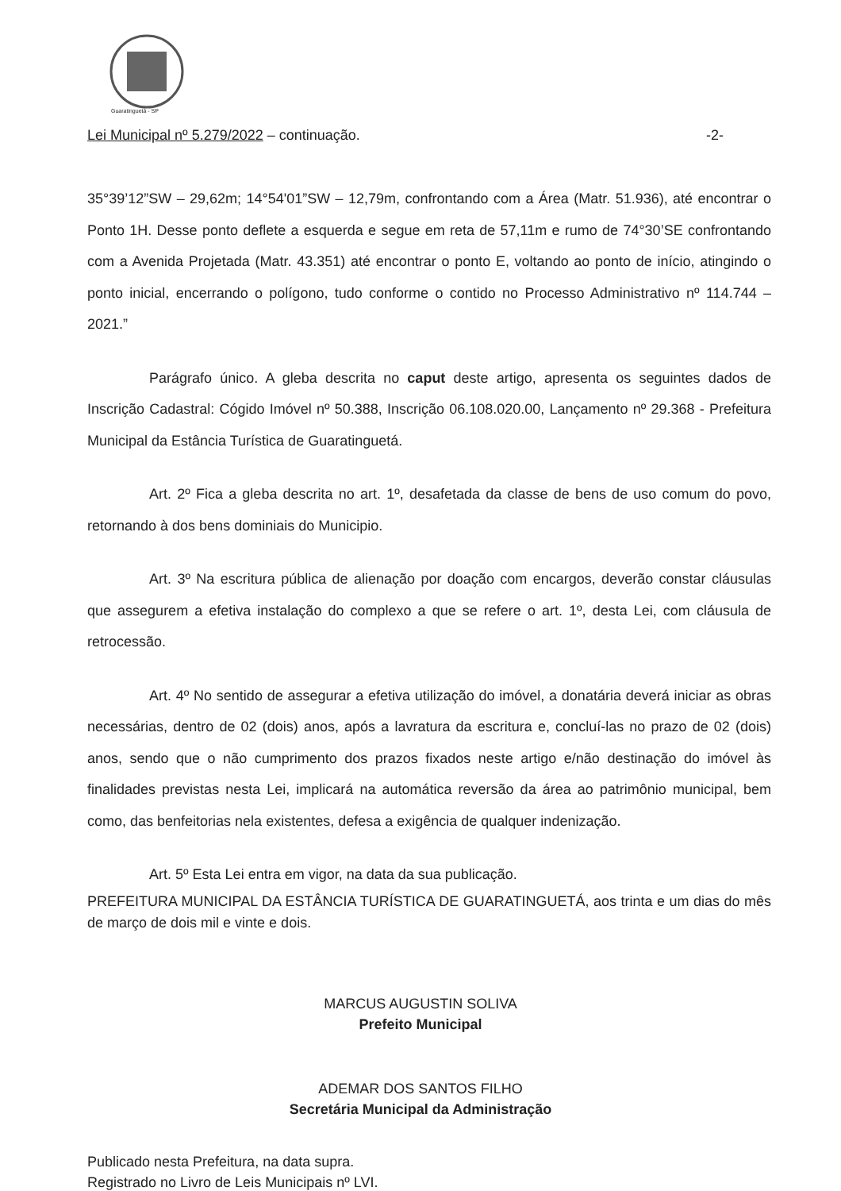Guaratinguetá - SP
Lei Municipal nº 5.279/2022 – continuação. -2-
35°39’12”SW – 29,62m; 14°54'01”SW – 12,79m, confrontando com a Área (Matr. 51.936), até encontrar o Ponto 1H. Desse ponto deflete a esquerda e segue em reta de 57,11m e rumo de 74°30’SE confrontando com a Avenida Projetada (Matr. 43.351) até encontrar o ponto E, voltando ao ponto de início, atingindo o ponto inicial, encerrando o polígono, tudo conforme o contido no Processo Administrativo nº 114.744 – 2021.”
Parágrafo único. A gleba descrita no caput deste artigo, apresenta os seguintes dados de Inscrição Cadastral: Cógido Imóvel nº 50.388, Inscrição 06.108.020.00, Lançamento nº 29.368 - Prefeitura Municipal da Estância Turística de Guaratinguetá.
Art. 2º Fica a gleba descrita no art. 1º, desafetada da classe de bens de uso comum do povo, retornando à dos bens dominiais do Municipio.
Art. 3º Na escritura pública de alienação por doação com encargos, deverão constar cláusulas que assegurem a efetiva instalação do complexo a que se refere o art. 1º, desta Lei, com cláusula de retrocessão.
Art. 4º No sentido de assegurar a efetiva utilização do imóvel, a donatária deverá iniciar as obras necessárias, dentro de 02 (dois) anos, após a lavratura da escritura e, concluí-las no prazo de 02 (dois) anos, sendo que o não cumprimento dos prazos fixados neste artigo e/não destinação do imóvel às finalidades previstas nesta Lei, implicará na automática reversão da área ao patrimônio municipal, bem como, das benfeitorias nela existentes, defesa a exigência de qualquer indenização.
Art. 5º Esta Lei entra em vigor, na data da sua publicação.
PREFEITURA MUNICIPAL DA ESTÂNCIA TURÍSTICA DE GUARATINGUETÁ, aos trinta e um dias do mês de março de dois mil e vinte e dois.
MARCUS AUGUSTIN SOLIVA
Prefeito Municipal
ADEMAR DOS SANTOS FILHO
Secretária Municipal da Administração
Publicado nesta Prefeitura, na data supra.
Registrado no Livro de Leis Municipais nº LVI.